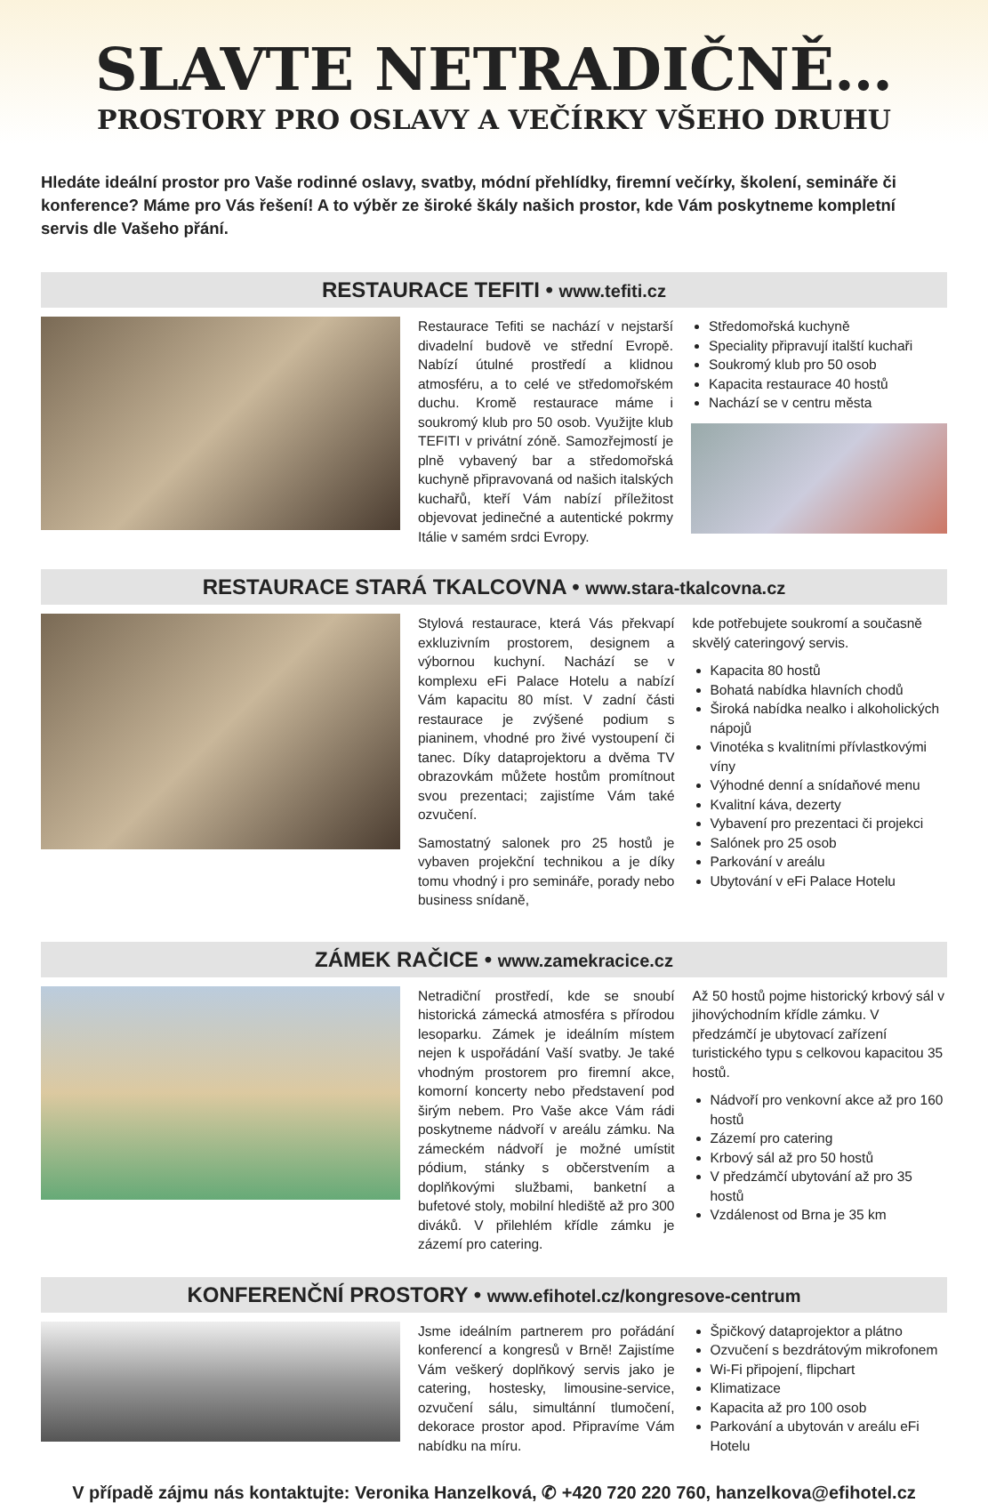SLAVTE NETRADIČNĚ…
PROSTORY PRO OSLAVY A VEČÍRKY VŠEHO DRUHU
Hledáte ideální prostor pro Vaše rodinné oslavy, svatby, módní přehlídky, firemní večírky, školení, semináře či konference? Máme pro Vás řešení! A to výběr ze široké škály našich prostor, kde Vám poskytneme kompletní servis dle Vašeho přání.
RESTAURACE TEFITI • www.tefiti.cz
Restaurace Tefiti se nachází v nejstarší divadelní budově ve střední Evropě. Nabízí útulné prostředí a klidnou atmosféru, a to celé ve středomořském duchu. Kromě restaurace máme i soukromý klub pro 50 osob. Využijte klub TEFITI v privátní zóně. Samozřejmostí je plně vybavený bar a středomořská kuchyně připravovaná od našich italských kuchařů, kteří Vám nabízí příležitost objevovat jedinečné a autentické pokrmy Itálie v samém srdci Evropy.
Středomořská kuchyně
Speciality připravují italští kuchaři
Soukromý klub pro 50 osob
Kapacita restaurace 40 hostů
Nachází se v centru města
RESTAURACE STARÁ TKALCOVNA • www.stara-tkalcovna.cz
Stylová restaurace, která Vás překvapí exkluzivním prostorem, designem a výbornou kuchyní. Nachází se v komplexu eFi Palace Hotelu a nabízí Vám kapacitu 80 míst. V zadní části restaurace je zvýšené podium s pianinem, vhodné pro živé vystoupení či tanec. Díky dataprojektoru a dvěma TV obrazovkám můžete hostům promítnout svou prezentaci; zajistíme Vám také ozvučení.
Samostatný salonek pro 25 hostů je vybaven projekční technikou a je díky tomu vhodný i pro semináře, porady nebo business snídaně,
kde potřebujete soukromí a současně skvělý cateringový servis.
Kapacita 80 hostů
Bohatá nabídka hlavních chodů
Široká nabídka nealko i alkoholických nápojů
Vinotéka s kvalitními přívlastkovými víny
Výhodné denní a snídaňové menu
Kvalitní káva, dezerty
Vybavení pro prezentaci či projekci
Salónek pro 25 osob
Parkování v areálu
Ubytování v eFi Palace Hotelu
ZÁMEK RAČICE • www.zamekracice.cz
Netradiční prostředí, kde se snoubí historická zámecká atmosféra s přírodou lesoparku. Zámek je ideálním místem nejen k uspořádání Vaší svatby. Je také vhodným prostorem pro firemní akce, komorní koncerty nebo představení pod širým nebem. Pro Vaše akce Vám rádi poskytneme nádvoří v areálu zámku. Na zámeckém nádvoří je možné umístit pódium, stánky s občerstvením a doplňkovými službami, banketní a bufetové stoly, mobilní hlediště až pro 300 diváků. V přilehlém křídle zámku je zázemí pro catering.
Až 50 hostů pojme historický krbový sál v jihovýchodním křídle zámku. V předzámčí je ubytovací zařízení turistického typu s celkovou kapacitou 35 hostů.
Nádvoří pro venkovní akce až pro 160 hostů
Zázemí pro catering
Krbový sál až pro 50 hostů
V předzámčí ubytování až pro 35 hostů
Vzdálenost od Brna je 35 km
KONFERENČNÍ PROSTORY • www.efihotel.cz/kongresove-centrum
Jsme ideálním partnerem pro pořádání konferencí a kongresů v Brně! Zajistíme Vám veškerý doplňkový servis jako je catering, hostesky, limousine-service, ozvučení sálu, simultánní tlumočení, dekorace prostor apod. Připravíme Vám nabídku na míru.
Špičkový dataprojektor a plátno
Ozvučení s bezdrátovým mikrofonem
Wi-Fi připojení, flipchart
Klimatizace
Kapacita až pro 100 osob
Parkování a ubytován v areálu eFi Hotelu
V případě zájmu nás kontaktujte: Veronika Hanzelková, ✆ +420 720 220 760, hanzelkova@efihotel.cz